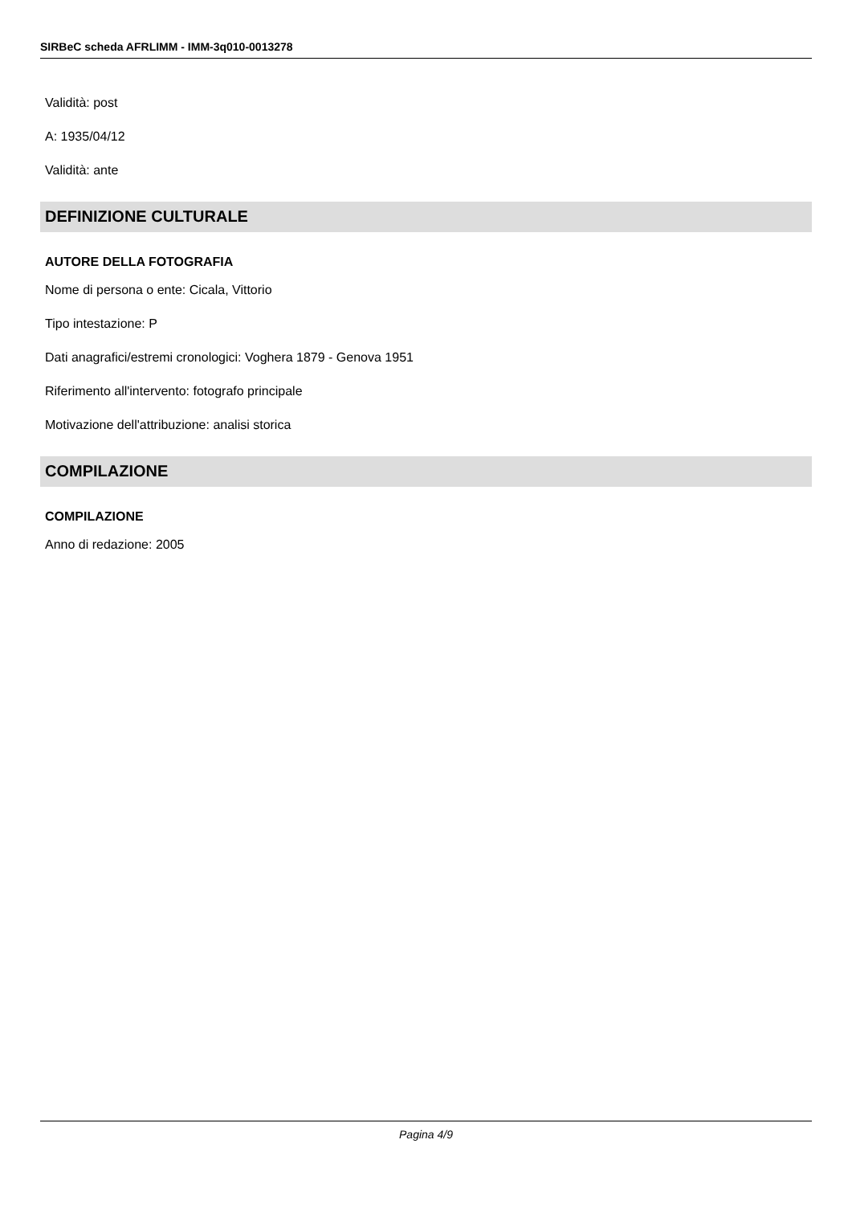SIRBeC scheda AFRLIMM - IMM-3q010-0013278
Validità: post
A: 1935/04/12
Validità: ante
DEFINIZIONE CULTURALE
AUTORE DELLA FOTOGRAFIA
Nome di persona o ente: Cicala, Vittorio
Tipo intestazione: P
Dati anagrafici/estremi cronologici: Voghera 1879 - Genova 1951
Riferimento all'intervento: fotografo principale
Motivazione dell'attribuzione: analisi storica
COMPILAZIONE
COMPILAZIONE
Anno di redazione: 2005
Pagina 4/9